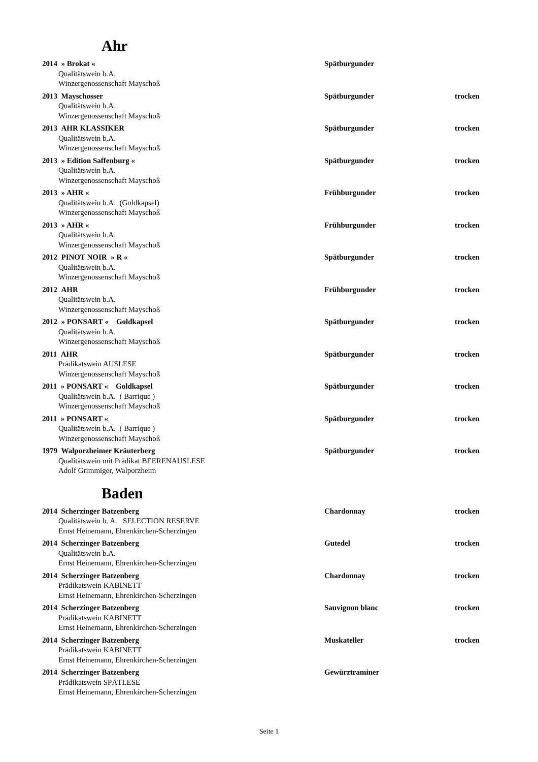Ahr
2014 » Brokat « Spätburgunder
Qualitätswein b.A.
Winzergenossenschaft Mayschoß
2013 Mayschosser Spätburgunder trocken
Qualitätswein b.A.
Winzergenossenschaft Mayschoß
2013 AHR KLASSIKER Spätburgunder trocken
Qualitätswein b.A.
Winzergenossenschaft Mayschoß
2013 » Edition Saffenburg « Spätburgunder trocken
Qualitätswein b.A.
Winzergenossenschaft Mayschoß
2013 » AHR « Frühburgunder trocken
Qualitätswein b.A. (Goldkapsel)
Winzergenossenschaft Mayschoß
2013 » AHR « Frühburgunder trocken
Qualitätswein b.A.
Winzergenossenschaft Mayschoß
2012 PINOT NOIR » R « Spätburgunder trocken
Qualitätswein b.A.
Winzergenossenschaft Mayschoß
2012 AHR Frühburgunder trocken
Qualitätswein b.A.
Winzergenossenschaft Mayschoß
2012 » PONSART « Goldkapsel Spätburgunder trocken
Qualitätswein b.A.
Winzergenossenschaft Mayschoß
2011 AHR Spätburgunder trocken
Prädikatswein AUSLESE
Winzergenossenschaft Mayschoß
2011 » PONSART « Goldkapsel Spätburgunder trocken
Qualitätswein b.A. ( Barrique )
Winzergenossenschaft Mayschoß
2011 » PONSART « Spätburgunder trocken
Qualitätswein b.A. ( Barrique )
Winzergenossenschaft Mayschoß
1979 Walporzheimer Kräuterberg Spätburgunder trocken
Qualitätswein mit Prädikat BEERENAUSLESE
Adolf Grimmiger, Walporzheim
Baden
2014 Scherzinger Batzenberg Chardonnay trocken
Qualitätswein b. A. SELECTION RESERVE
Ernst Heinemann, Ehrenkirchen-Scherzingen
2014 Scherzinger Batzenberg Gutedel trocken
Qualitätswein b.A.
Ernst Heinemann, Ehrenkirchen-Scherzingen
2014 Scherzinger Batzenberg Chardonnay trocken
Prädikatswein KABINETT
Ernst Heinemann, Ehrenkirchen-Scherzingen
2014 Scherzinger Batzenberg Sauvignon blanc trocken
Prädikatswein KABINETT
Ernst Heinemann, Ehrenkirchen-Scherzingen
2014 Scherzinger Batzenberg Muskateller trocken
Prädikatswein KABINETT
Ernst Heinemann, Ehrenkirchen-Scherzingen
2014 Scherzinger Batzenberg Gewürztraminer
Prädikatswein SPÄTLESE
Ernst Heinemann, Ehrenkirchen-Scherzingen
Seite 1